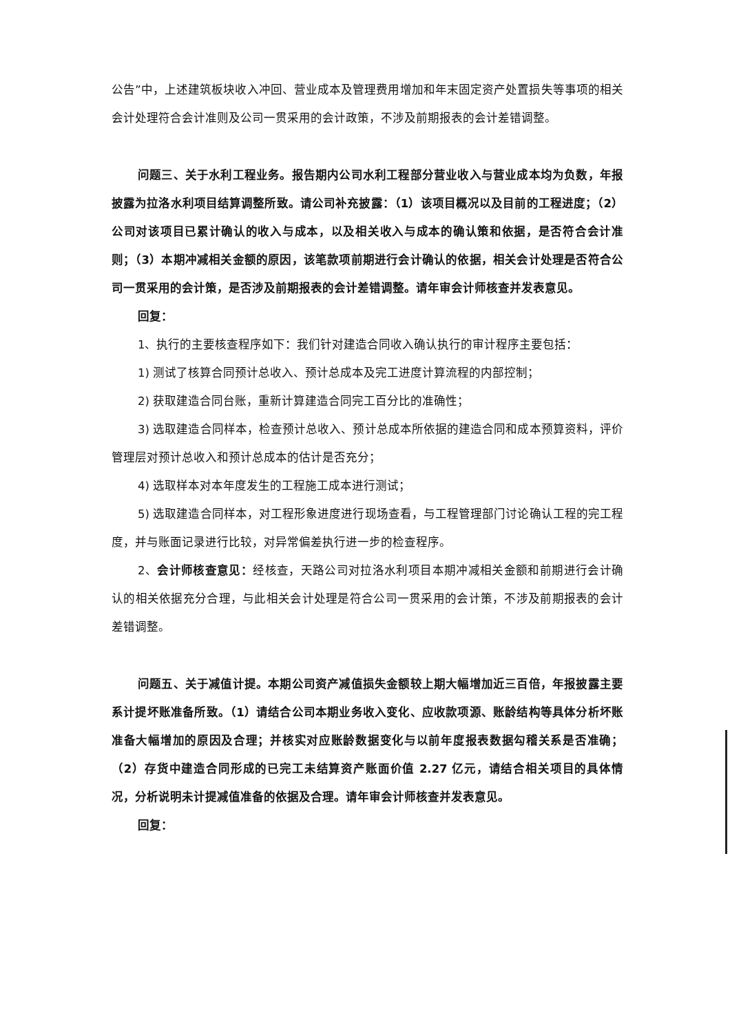公告”中，上述建筑板块收入冲回、营业成本及管理费用增加和年末固定资产处置损失等事项的相关会计处理符合会计准则及公司一贯采用的会计政策，不涉及前期报表的会计差错调整。
问题三、关于水利工程业务。报告期内公司水利工程部分营业收入与营业成本均为负数，年报披露为拉洛水利项目结算调整所致。请公司补充披露：（1）该项目概况以及目前的工程进度；（2）公司对该项目已累计确认的收入与成本，以及相关收入与成本的确认策和依据，是否符合会计准则；（3）本期冲减相关金额的原因，该笔款项前期进行会计确认的依据，相关会计处理是否符合公司一贯采用的会计策，是否涉及前期报表的会计差错调整。请年审会计师核查并发表意见。
回复：
1、执行的主要核查程序如下：我们针对建造合同收入确认执行的审计程序主要包括：
1) 测试了核算合同预计总收入、预计总成本及完工进度计算流程的内部控制；
2) 获取建造合同台账，重新计算建造合同完工百分比的准确性；
3) 选取建造合同样本，检查预计总收入、预计总成本所依据的建造合同和成本预算资料，评价管理层对预计总收入和预计总成本的估计是否充分；
4) 选取样本对本年度发生的工程施工成本进行测试；
5) 选取建造合同样本，对工程形象进度进行现场查看，与工程管理部门讨论确认工程的完工程度，并与账面记录进行比较，对异常偏差执行进一步的检查程序。
2、会计师核查意见：经核查，天路公司对拉洛水利项目本期冲减相关金额和前期进行会计确认的相关依据充分合理，与此相关会计处理是符合公司一贯采用的会计策，不涉及前期报表的会计差错调整。
问题五、关于减值计提。本期公司资产减值损失金额较上期大幅增加近三百倍，年报披露主要系计提坏账准备所致。（1）请结合公司本期业务收入变化、应收款项源、账龄结构等具体分析坏账准备大幅增加的原因及合理；并核实对应账龄数据变化与以前年度报表数据勾稽关系是否准确；（2）存货中建造合同形成的已完工未结算资产账面价值 2.27 亿元，请结合相关项目的具体情况，分析说明未计提减值准备的依据及合理。请年审会计师核查并发表意见。
回复：